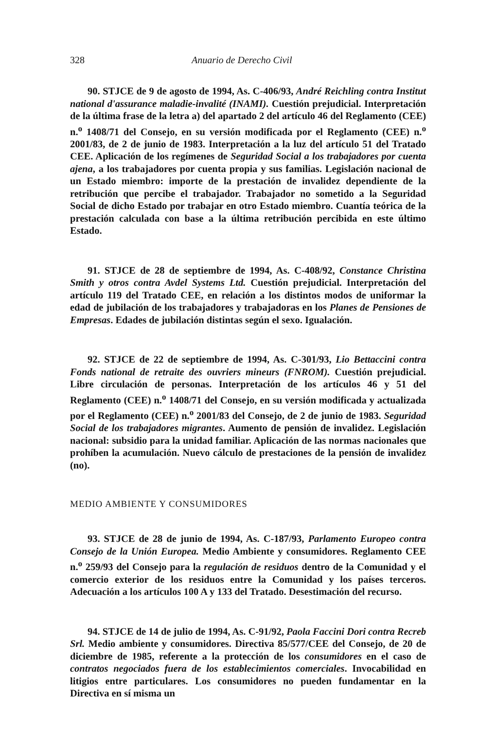328 Anuario de Derecho Civil
90. STJCE de 9 de agosto de 1994, As. C-406/93, André Reichling contra Institut national d'assurance maladie-invalité (INAMI). Cuestión prejudicial. Interpretación de la última frase de la letra a) del apartado 2 del artículo 46 del Reglamento (CEE) n.<sup>o</sup> 1408/71 del Consejo, en su versión modificada por el Reglamento (CEE) n.<sup>o</sup> 2001/83, de 2 de junio de 1983. Interpretación a la luz del artículo 51 del Tratado CEE. Aplicación de los regímenes de Seguridad Social a los trabajadores por cuenta ajena, a los trabajadores por cuenta propia y sus familias. Legislación nacional de un Estado miembro: importe de la prestación de invalidez dependiente de la retribución que percibe el trabajador. Trabajador no sometido a la Seguridad Social de dicho Estado por trabajar en otro Estado miembro. Cuantía teórica de la prestación calculada con base a la última retribución percibida en este último Estado.
91. STJCE de 28 de septiembre de 1994, As. C-408/92, Constance Christina Smith y otros contra Avdel Systems Ltd. Cuestión prejudicial. Interpretación del artículo 119 del Tratado CEE, en relación a los distintos modos de uniformar la edad de jubilación de los trabajadores y trabajadoras en los Planes de Pensiones de Empresas. Edades de jubilación distintas según el sexo. Igualación.
92. STJCE de 22 de septiembre de 1994, As. C-301/93, Lio Bettaccini contra Fonds national de retraite des ouvriers mineurs (FNROM). Cuestión prejudicial. Libre circulación de personas. Interpretación de los artículos 46 y 51 del Reglamento (CEE) n.<sup>o</sup> 1408/71 del Consejo, en su versión modificada y actualizada por el Reglamento (CEE) n.<sup>o</sup> 2001/83 del Consejo, de 2 de junio de 1983. Seguridad Social de los trabajadores migrantes. Aumento de pensión de invalidez. Legislación nacional: subsidio para la unidad familiar. Aplicación de las normas nacionales que prohíben la acumulación. Nuevo cálculo de prestaciones de la pensión de invalidez (no).
MEDIO AMBIENTE Y CONSUMIDORES
93. STJCE de 28 de junio de 1994, As. C-187/93, Parlamento Europeo contra Consejo de la Unión Europea. Medio Ambiente y consumidores. Reglamento CEE n.<sup>o</sup> 259/93 del Consejo para la regulación de residuos dentro de la Comunidad y el comercio exterior de los residuos entre la Comunidad y los países terceros. Adecuación a los artículos 100 A y 133 del Tratado. Desestimación del recurso.
94. STJCE de 14 de julio de 1994, As. C-91/92, Paola Faccini Dori contra Recreb Srl. Medio ambiente y consumidores. Directiva 85/577/CEE del Consejo, de 20 de diciembre de 1985, referente a la protección de los consumidores en el caso de contratos negociados fuera de los establecimientos comerciales. Invocabilidad en litigios entre particulares. Los consumidores no pueden fundamentar en la Directiva en sí misma un